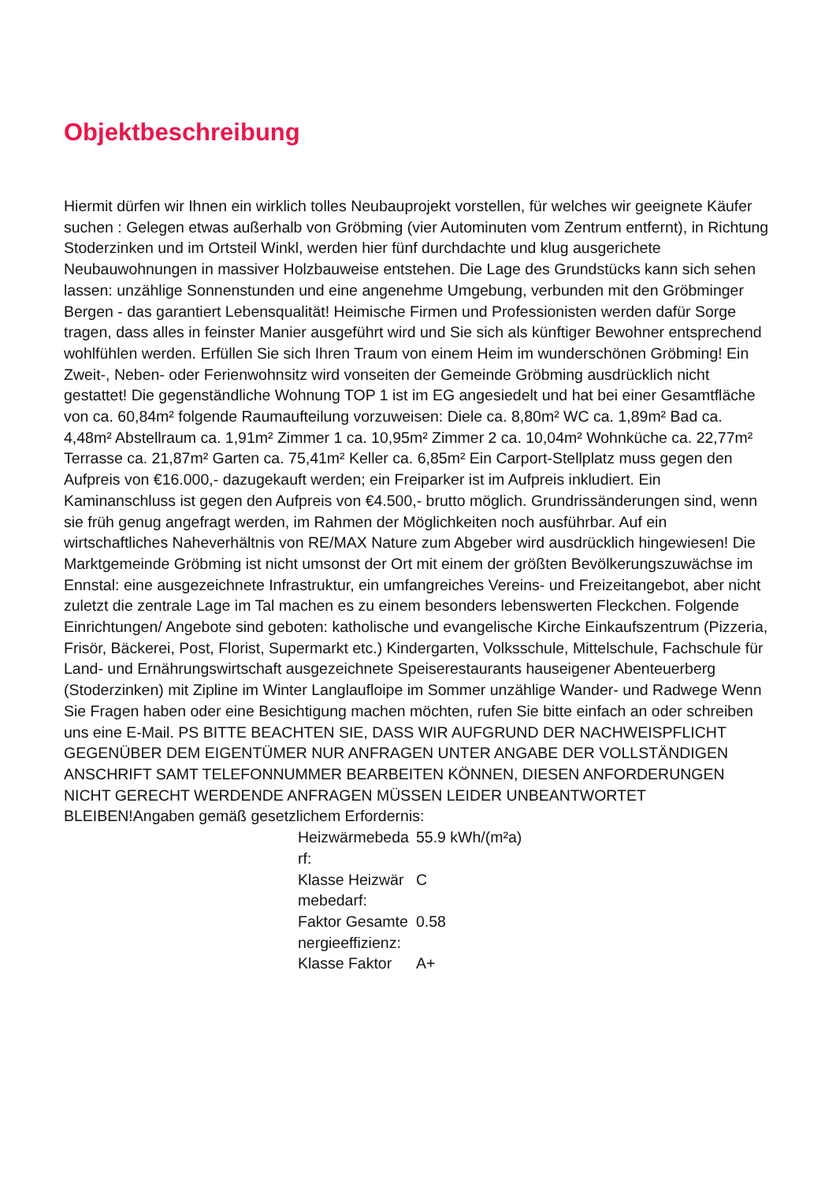Objektbeschreibung
Hiermit dürfen wir Ihnen ein wirklich tolles Neubauprojekt vorstellen, für welches wir geeignete Käufer suchen : Gelegen etwas außerhalb von Gröbming (vier Autominuten vom Zentrum entfernt), in Richtung Stoderzinken und im Ortsteil Winkl, werden hier fünf durchdachte und klug ausgerichete Neubauwohnungen in massiver Holzbauweise entstehen. Die Lage des Grundstücks kann sich sehen lassen: unzählige Sonnenstunden und eine angenehme Umgebung, verbunden mit den Gröbminger Bergen - das garantiert Lebensqualität! Heimische Firmen und Professionisten werden dafür Sorge tragen, dass alles in feinster Manier ausgeführt wird und Sie sich als künftiger Bewohner entsprechend wohlfühlen werden. Erfüllen Sie sich Ihren Traum von einem Heim im wunderschönen Gröbming! Ein Zweit-, Neben- oder Ferienwohnsitz wird vonseiten der Gemeinde Gröbming ausdrücklich nicht gestattet! Die gegenständliche Wohnung TOP 1 ist im EG angesiedelt und hat bei einer Gesamtfläche von ca. 60,84m² folgende Raumaufteilung vorzuweisen: Diele ca. 8,80m² WC ca. 1,89m² Bad ca. 4,48m² Abstellraum ca. 1,91m² Zimmer 1 ca. 10,95m² Zimmer 2 ca. 10,04m² Wohnküche ca. 22,77m² Terrasse ca. 21,87m² Garten ca. 75,41m² Keller ca. 6,85m² Ein Carport-Stellplatz muss gegen den Aufpreis von €16.000,- dazugekauft werden; ein Freiparker ist im Aufpreis inkludiert. Ein Kaminanschluss ist gegen den Aufpreis von €4.500,- brutto möglich. Grundrissänderungen sind, wenn sie früh genug angefragt werden, im Rahmen der Möglichkeiten noch ausführbar. Auf ein wirtschaftliches Naheverhältnis von RE/MAX Nature zum Abgeber wird ausdrücklich hingewiesen! Die Marktgemeinde Gröbming ist nicht umsonst der Ort mit einem der größten Bevölkerungszuwächse im Ennstal: eine ausgezeichnete Infrastruktur, ein umfangreiches Vereins- und Freizeitangebot, aber nicht zuletzt die zentrale Lage im Tal machen es zu einem besonders lebenswerten Fleckchen. Folgende Einrichtungen/ Angebote sind geboten: katholische und evangelische Kirche Einkaufszentrum (Pizzeria, Frisör, Bäckerei, Post, Florist, Supermarkt etc.) Kindergarten, Volksschule, Mittelschule, Fachschule für Land- und Ernährungswirtschaft ausgezeichnete Speiserestaurants hauseigener Abenteuerberg (Stoderzinken) mit Zipline im Winter Langlaufloipe im Sommer unzählige Wander- und Radwege Wenn Sie Fragen haben oder eine Besichtigung machen möchten, rufen Sie bitte einfach an oder schreiben uns eine E-Mail. PS BITTE BEACHTEN SIE, DASS WIR AUFGRUND DER NACHWEISPFLICHT GEGENÜBER DEM EIGENTÜMER NUR ANFRAGEN UNTER ANGABE DER VOLLSTÄNDIGEN ANSCHRIFT SAMT TELEFONNUMMER BEARBEITEN KÖNNEN, DIESEN ANFORDERUNGEN NICHT GERECHT WERDENDE ANFRAGEN MÜSSEN LEIDER UNBEANTWORTET BLEIBEN!Angaben gemäß gesetzlichem Erfordernis:
| Heizwärmebedarf: | 55.9 kWh/(m²a) |
| Klasse Heizwärmebedarf: | C |
| Faktor Gesamtenergieeffizienz: | 0.58 |
| Klasse Faktor | A+ |